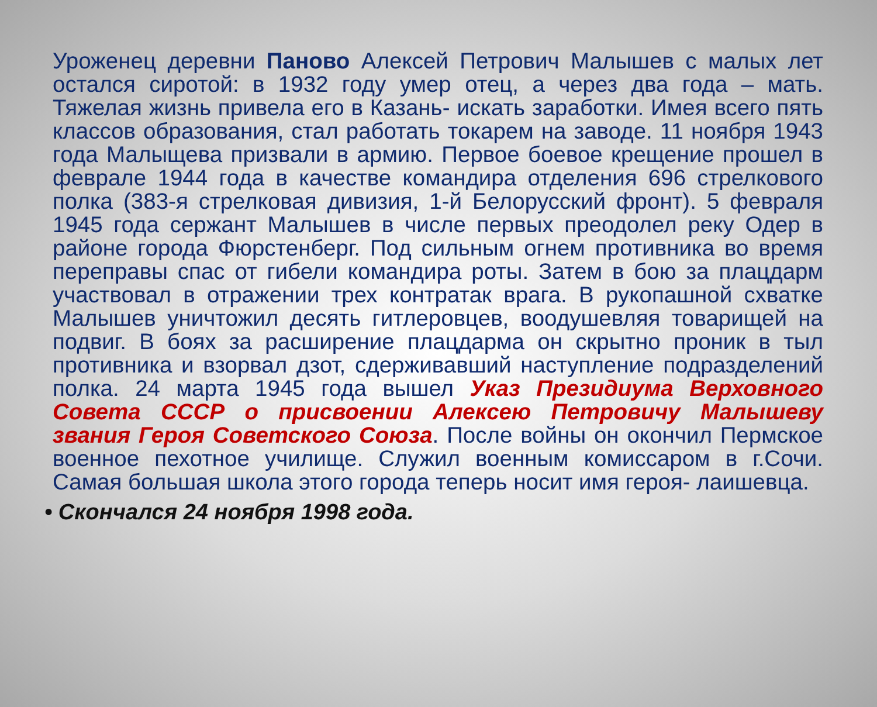Уроженец деревни Паново Алексей Петрович Малышев с малых лет остался сиротой: в 1932 году умер отец, а через два года – мать. Тяжелая жизнь привела его в Казань- искать заработки. Имея всего пять классов образования, стал работать токарем на заводе. 11 ноября 1943 года Малыщева призвали в армию. Первое боевое крещение прошел в феврале 1944 года в качестве командира отделения 696 стрелкового полка (383-я стрелковая дивизия, 1-й Белорусский фронт). 5 февраля 1945 года сержант Малышев в числе первых преодолел реку Одер в районе города Фюрстенберг. Под сильным огнем противника во время переправы спас от гибели командира роты. Затем в бою за плацдарм участвовал в отражении трех контратак врага. В рукопашной схватке Малышев уничтожил десять гитлеровцев, воодушевляя товарищей на подвиг. В боях за расширение плацдарма он скрытно проник в тыл противника и взорвал дзот, сдерживавший наступление подразделений полка. 24 марта 1945 года вышел Указ Президиума Верховного Совета СССР о присвоении Алексею Петровичу Малышеву звания Героя Советского Союза. После войны он окончил Пермское военное пехотное училище. Служил военным комиссаром в г.Сочи. Самая большая школа этого города теперь носит имя героя- лаишевца.
• Скончался 24 ноября 1998 года.